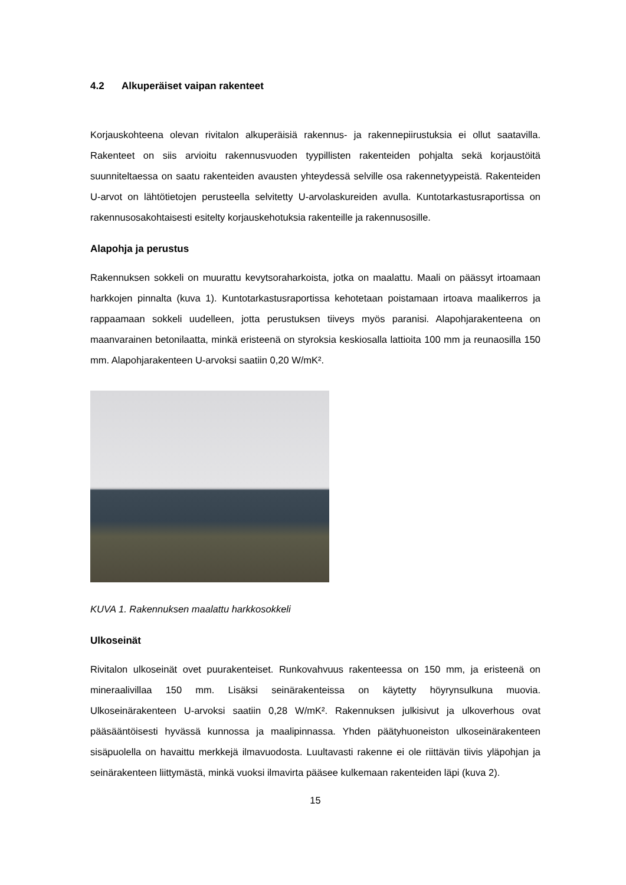4.2 Alkuperäiset vaipan rakenteet
Korjauskohteena olevan rivitalon alkuperäisiä rakennus- ja rakennepiirustuksia ei ollut saatavilla. Rakenteet on siis arvioitu rakennusvuoden tyypillisten rakenteiden pohjalta sekä korjaustöitä suunniteltaessa on saatu rakenteiden avausten yhteydessä selville osa rakennetyypeistä. Rakenteiden U-arvot on lähtötietojen perusteella selvitetty U-arvolaskureiden avulla. Kuntotarkastusraportissa on rakennusosakohtaisesti esitelty korjauskehotuksia rakenteille ja rakennusosille.
Alapohja ja perustus
Rakennuksen sokkeli on muurattu kevytsoraharkoista, jotka on maalattu. Maali on päässyt irtoamaan harkkojen pinnalta (kuva 1). Kuntotarkastusraportissa kehotetaan poistamaan irtoava maalikerros ja rappaamaan sokkeli uudelleen, jotta perustuksen tiiveys myös paranisi. Alapohjarakenteena on maanvarainen betonilaatta, minkä eristeenä on styroksia keskiosalla lattioita 100 mm ja reunaosilla 150 mm. Alapohjarakenteen U-arvoksi saatiin 0,20 W/mK².
KUVA 1. Rakennuksen maalattu harkkosokkeli
Ulkoseinät
Rivitalon ulkoseinät ovet puurakenteiset. Runkovahvuus rakenteessa on 150 mm, ja eristeenä on mineraalivillaa 150 mm. Lisäksi seinärakenteissa on käytetty höyrynsulkuna muovia. Ulkoseinärakenteen U-arvoksi saatiin 0,28 W/mK². Rakennuksen julkisivut ja ulkoverhous ovat pääsääntöisesti hyvässä kunnossa ja maalipinnassa. Yhden päätyhuoneiston ulkoseinärakenteen sisäpuolella on havaittu merkkejä ilmavuodosta. Luultavasti rakenne ei ole riittävän tiivis yläpohjan ja seinärakenteen liittymästä, minkä vuoksi ilmavirta pääsee kulkemaan rakenteiden läpi (kuva 2).
15